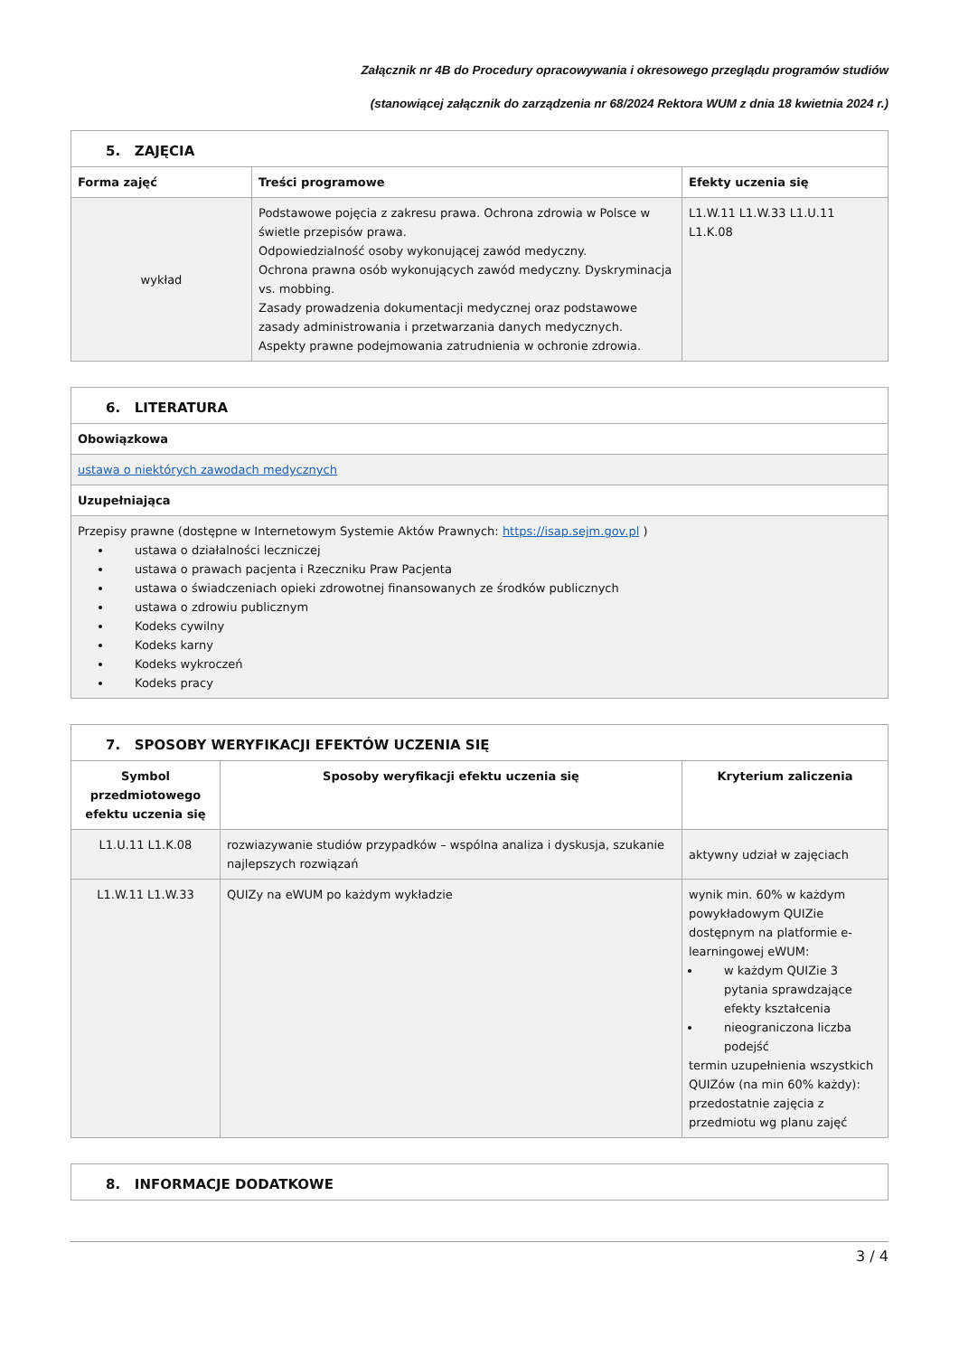Załącznik nr 4B do Procedury opracowywania i okresowego przeglądu programów studiów
(stanowiącej załącznik do zarządzenia nr 68/2024 Rektora WUM z dnia 18 kwietnia 2024 r.)
| 5. ZAJĘCIA | | |
| Forma zajęć | Treści programowe | Efekty uczenia się |
| wykład | Podstawowe pojęcia z zakresu prawa. Ochrona zdrowia w Polsce w świetle przepisów prawa. Odpowiedzialność osoby wykonującej zawód medyczny. Ochrona prawna osób wykonujących zawód medyczny. Dyskryminacja vs. mobbing. Zasady prowadzenia dokumentacji medycznej oraz podstawowe zasady administrowania i przetwarzania danych medycznych. Aspekty prawne podejmowania zatrudnienia w ochronie zdrowia. | L1.W.11 L1.W.33 L1.U.11 L1.K.08 |
| 6. LITERATURA |
| Obowiązkowa |
| ustawa o niektórych zawodach medycznych |
| Uzupełniająca |
| Przepisy prawne (dostępne w Internetowym Systemie Aktów Prawnych: https://isap.sejm.gov.pl ) ustawa o działalności leczniczej ustawa o prawach pacjenta i Rzeczniku Praw Pacjenta ustawa o świadczeniach opieki zdrowotnej finansowanych ze środków publicznych ustawa o zdrowiu publicznym Kodeks cywilny Kodeks karny Kodeks wykroczeń Kodeks pracy |
| 7. SPOSOBY WERYFIKACJI EFEKTÓW UCZENIA SIĘ | | |
| Symbol przedmiotowego efektu uczenia się | Sposoby weryfikacji efektu uczenia się | Kryterium zaliczenia |
| L1.U.11 L1.K.08 | rozwiazywanie studiów przypadków – wspólna analiza i dyskusja, szukanie najlepszych rozwiązań | aktywny udział w zajęciach |
| L1.W.11 L1.W.33 | QUIZy na eWUM po każdym wykładzie | wynik min. 60% w każdym powykładowym QUIZie dostępnym na platformie e-learningowej eWUM: w każdym QUIZie 3 pytania sprawdzające efekty kształcenia nieograniczona liczba podejść termin uzupełnienia wszystkich QUIZów (na min 60% każdy): przedostatnie zajęcia z przedmiotu wg planu zajęć |
| 8. INFORMACJE DODATKOWE |
3 / 4